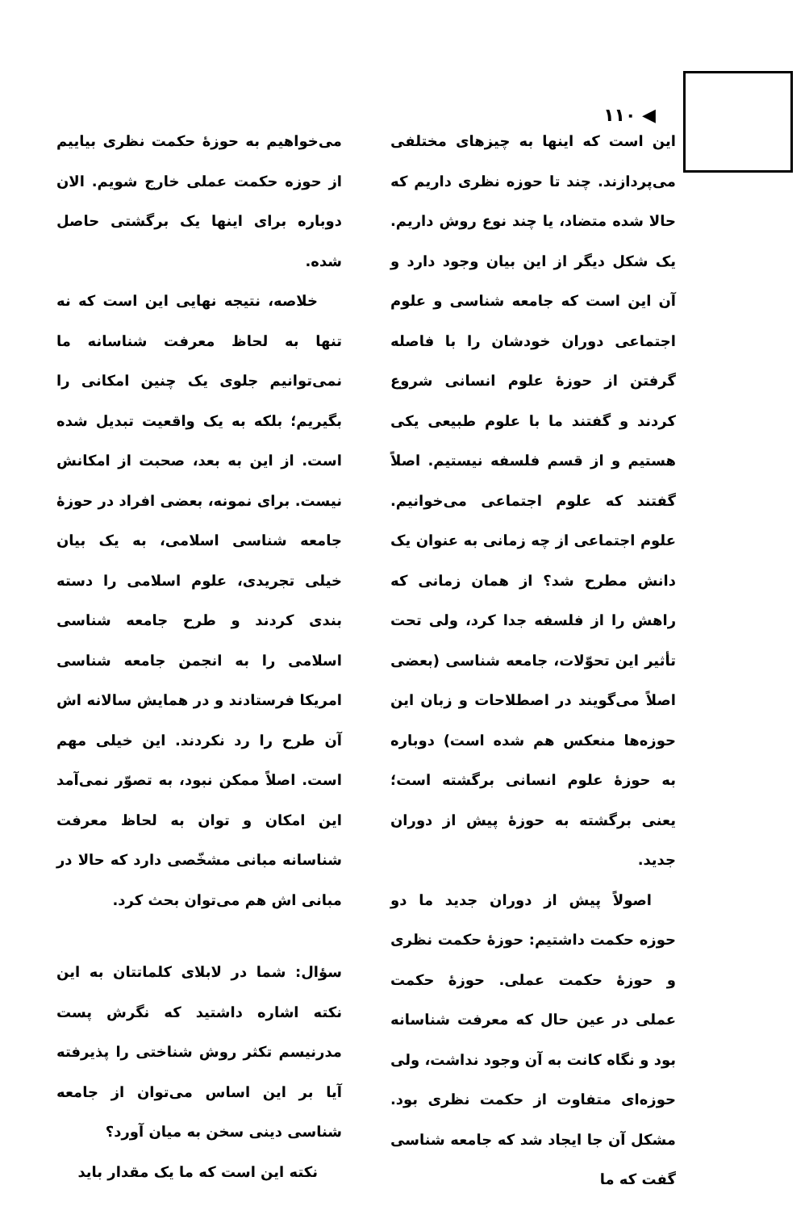◀ ۱۱۰
این است که اینها به چیزهای مختلفی می‌پردازند. چند تا حوزه نظری داریم که حالا شده متضاد، یا چند نوع روش داریم. یک شکل دیگر از این بیان وجود دارد و آن این است که جامعه شناسی و علوم اجتماعی دوران خودشان را با فاصله گرفتن از حوزهٔ علوم انسانی شروع کردند و گفتند ما با علوم طبیعی یکی هستیم و از قسم فلسفه نیستیم. اصلاً گفتند که علوم اجتماعی می‌خوانیم. علوم اجتماعی از چه زمانی به عنوان یک دانش مطرح شد؟ از همان زمانی که راهش را از فلسفه جدا کرد، ولی تحت تأثیر این تحوّلات، جامعه شناسی (بعضی اصلاً می‌گویند در اصطلاحات و زبان این حوزه‌ها منعکس هم شده است) دوباره به حوزهٔ علوم انسانی برگشته است؛ یعنی برگشته به حوزهٔ پیش از دوران جدید.
اصولاً پیش از دوران جدید ما دو حوزه حکمت داشتیم: حوزهٔ حکمت نظری و حوزهٔ حکمت عملی. حوزهٔ حکمت عملی در عین حال که معرفت شناسانه بود و نگاه کانت به آن وجود نداشت، ولی حوزه‌ای متفاوت از حکمت نظری بود. مشکل آن جا ایجاد شد که جامعه شناسی گفت که ما
می‌خواهیم به حوزهٔ حکمت نظری بیاییم از حوزه حکمت عملی خارج شویم. الان دوباره برای اینها یک برگشتی حاصل شده.
خلاصه، نتیجه نهایی این است که نه تنها به لحاظ معرفت شناسانه ما نمی‌توانیم جلوی یک چنین امکانی را بگیریم؛ بلکه به یک واقعیت تبدیل شده است. از این به بعد، صحبت از امکانش نیست. برای نمونه، بعضی افراد در حوزهٔ جامعه شناسی اسلامی، به یک بیان خیلی تجریدی، علوم اسلامی را دسته بندی کردند و طرح جامعه شناسی اسلامی را به انجمن جامعه شناسی امریکا فرستادند و در همایش سالانه اش آن طرح را رد نکردند. این خیلی مهم است. اصلاً ممکن نبود، به تصوّر نمی‌آمد این امکان و توان به لحاظ معرفت شناسانه مبانی مشخّصی دارد که حالا در مبانی اش هم می‌توان بحث کرد.
سؤال: شما در لابلای کلماتتان به این نکته اشاره داشتید که نگرش پست مدرنیسم تکثر روش شناختی را پذیرفته آیا بر این اساس می‌توان از جامعه شناسی دینی سخن به میان آورد؟
نکته این است که ما یک مقدار باید